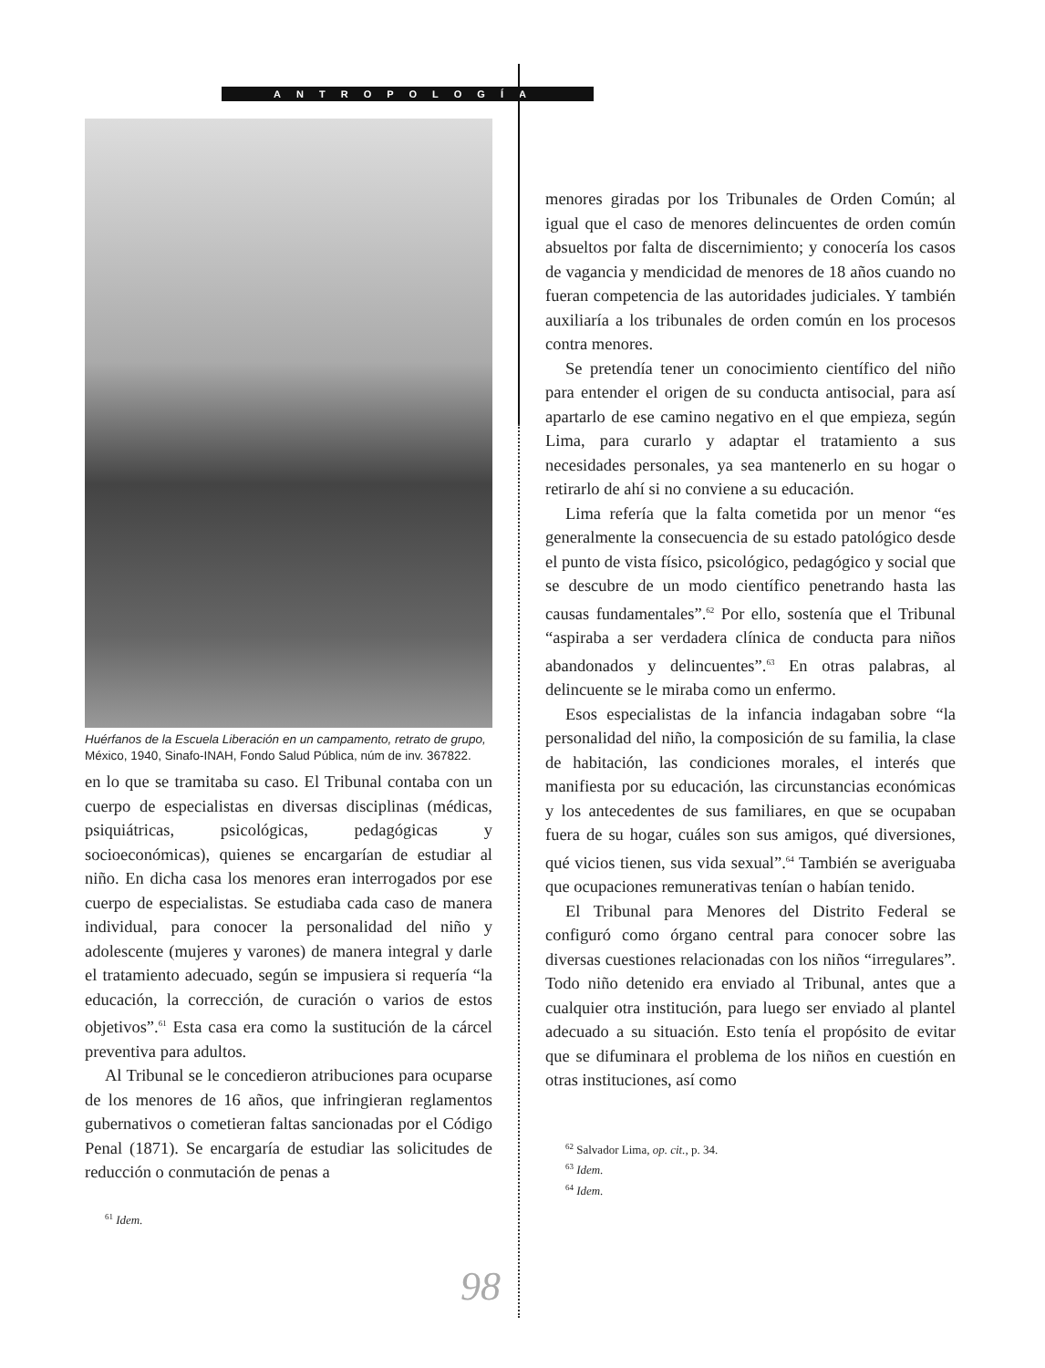ANTROPOLOGÍA
Huérfanos de la Escuela Liberación en un campamento, retrato de grupo, México, 1940, Sinafo-INAH, Fondo Salud Pública, núm de inv. 367822.
en lo que se tramitaba su caso. El Tribunal contaba con un cuerpo de especialistas en diversas disciplinas (médicas, psiquiátricas, psicológicas, pedagógicas y socioeconómicas), quienes se encargarían de estudiar al niño. En dicha casa los menores eran interrogados por ese cuerpo de especialistas. Se estudiaba cada caso de manera individual, para conocer la personalidad del niño y adolescente (mujeres y varones) de manera integral y darle el tratamiento adecuado, según se impusiera si requería “la educación, la corrección, de curación o varios de estos objetivos”.<sup>61</sup> Esta casa era como la sustitución de la cárcel preventiva para adultos.
Al Tribunal se le concedieron atribuciones para ocuparse de los menores de 16 años, que infringieran reglamentos gubernativos o cometieran faltas sancionadas por el Código Penal (1871). Se encargaría de estudiar las solicitudes de reducción o conmutación de penas a
<sup>61</sup> Idem.
menores giradas por los Tribunales de Orden Común; al igual que el caso de menores delincuentes de orden común absueltos por falta de discernimiento; y conocería los casos de vagancia y mendicidad de menores de 18 años cuando no fueran competencia de las autoridades judiciales. Y también auxiliaría a los tribunales de orden común en los procesos contra menores.
Se pretendía tener un conocimiento científico del niño para entender el origen de su conducta antisocial, para así apartarlo de ese camino negativo en el que empieza, según Lima, para curarlo y adaptar el tratamiento a sus necesidades personales, ya sea mantenerlo en su hogar o retirarlo de ahí si no conviene a su educación.
Lima refería que la falta cometida por un menor “es generalmente la consecuencia de su estado patológico desde el punto de vista físico, psicológico, pedagógico y social que se descubre de un modo científico penetrando hasta las causas fundamentales”.<sup>62</sup> Por ello, sostenía que el Tribunal “aspiraba a ser verdadera clínica de conducta para niños abandonados y delincuentes”.<sup>63</sup> En otras palabras, al delincuente se le miraba como un enfermo.
Esos especialistas de la infancia indagaban sobre “la personalidad del niño, la composición de su familia, la clase de habitación, las condiciones morales, el interés que manifiesta por su educación, las circunstancias económicas y los antecedentes de sus familiares, en que se ocupaban fuera de su hogar, cuáles son sus amigos, qué diversiones, qué vicios tienen, sus vida sexual”.<sup>64</sup> También se averiguaba que ocupaciones remunerativas tenían o habían tenido.
El Tribunal para Menores del Distrito Federal se configuró como órgano central para conocer sobre las diversas cuestiones relacionadas con los niños “irregulares”. Todo niño detenido era enviado al Tribunal, antes que a cualquier otra institución, para luego ser enviado al plantel adecuado a su situación. Esto tenía el propósito de evitar que se difuminara el problema de los niños en cuestión en otras instituciones, así como
<sup>62</sup> Salvador Lima, op. cit., p. 34.
<sup>63</sup> Idem.
<sup>64</sup> Idem.
98